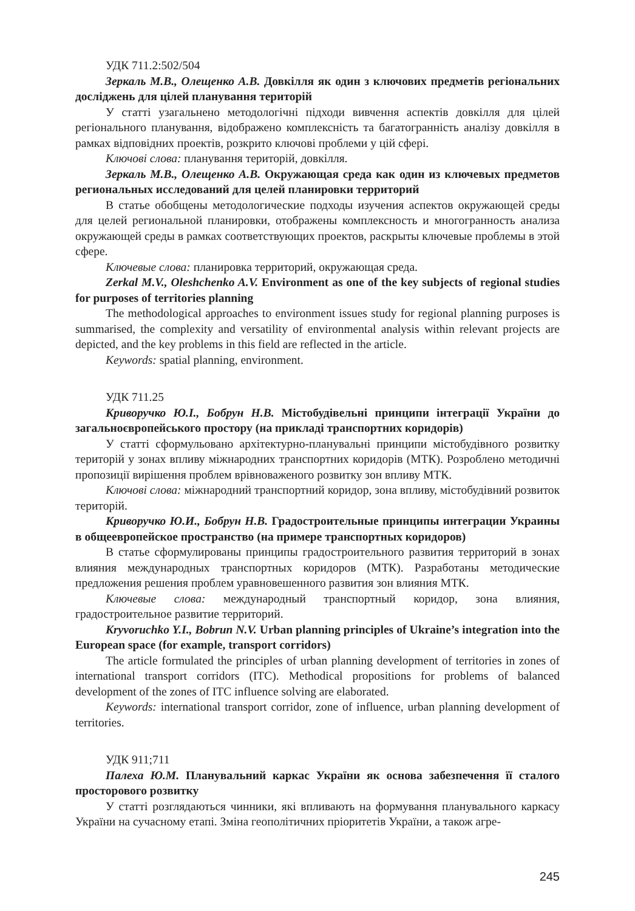УДК 711.2:502/504
Зеркаль М.В., Олещенко А.В. Довкілля як один з ключових предметів регіональних досліджень для цілей планування територій
У статті узагальнено методологічні підходи вивчення аспектів довкілля для цілей регіонального планування, відображено комплексність та багатогранність аналізу довкілля в рамках відповідних проектів, розкрито ключові проблеми у цій сфері.
Ключові слова: планування територій, довкілля.
Зеркаль М.В., Олещенко А.В. Окружающая среда как один из ключевых предметов региональных исследований для целей планировки территорий
В статье обобщены методологические подходы изучения аспектов окружающей среды для целей региональной планировки, отображены комплексность и многогранность анализа окружающей среды в рамках соответствующих проектов, раскрыты ключевые проблемы в этой сфере.
Ключевые слова: планировка территорий, окружающая среда.
Zerkal M.V., Oleshchenko A.V. Environment as one of the key subjects of regional studies for purposes of territories planning
The methodological approaches to environment issues study for regional planning purposes is summarised, the complexity and versatility of environmental analysis within relevant projects are depicted, and the key problems in this field are reflected in the article.
Keywords: spatial planning, environment.
УДК 711.25
Криворучко Ю.І., Бобрун Н.В. Містобудівельні принципи інтеграції України до загальноєвропейського простору (на прикладі транспортних коридорів)
У статті сформульовано архітектурно-планувальні принципи містобудівного розвитку територій у зонах впливу міжнародних транспортних коридорів (МТК). Розроблено методичні пропозиції вирішення проблем врівноваженого розвитку зон впливу МТК.
Ключові слова: міжнародний транспортний коридор, зона впливу, містобудівний розвиток територій.
Криворучко Ю.И., Бобрун Н.В. Градостроительные принципы интеграции Украины в общеевропейское пространство (на примере транспортных коридоров)
В статье сформулированы принципы градостроительного развития территорий в зонах влияния международных транспортных коридоров (МТК). Разработаны методические предложения решения проблем уравновешенного развития зон влияния МТК.
Ключевые слова: международный транспортный коридор, зона влияния, градостроительное развитие территорий.
Kryvoruchko Y.I., Bobrun N.V. Urban planning principles of Ukraine’s integration into the European space (for example, transport corridors)
The article formulated the principles of urban planning development of territories in zones of international transport corridors (ITC). Methodical propositions for problems of balanced development of the zones of ITC influence solving are elaborated.
Keywords: international transport corridor, zone of influence, urban planning development of territories.
УДК 911;711
Палеха Ю.М. Планувальний каркас України як основа забезпечення її сталого просторового розвитку
У статті розглядаються чинники, які впливають на формування планувального каркасу України на сучасному етапі. Зміна геополітичних пріоритетів України, а також агре-
245